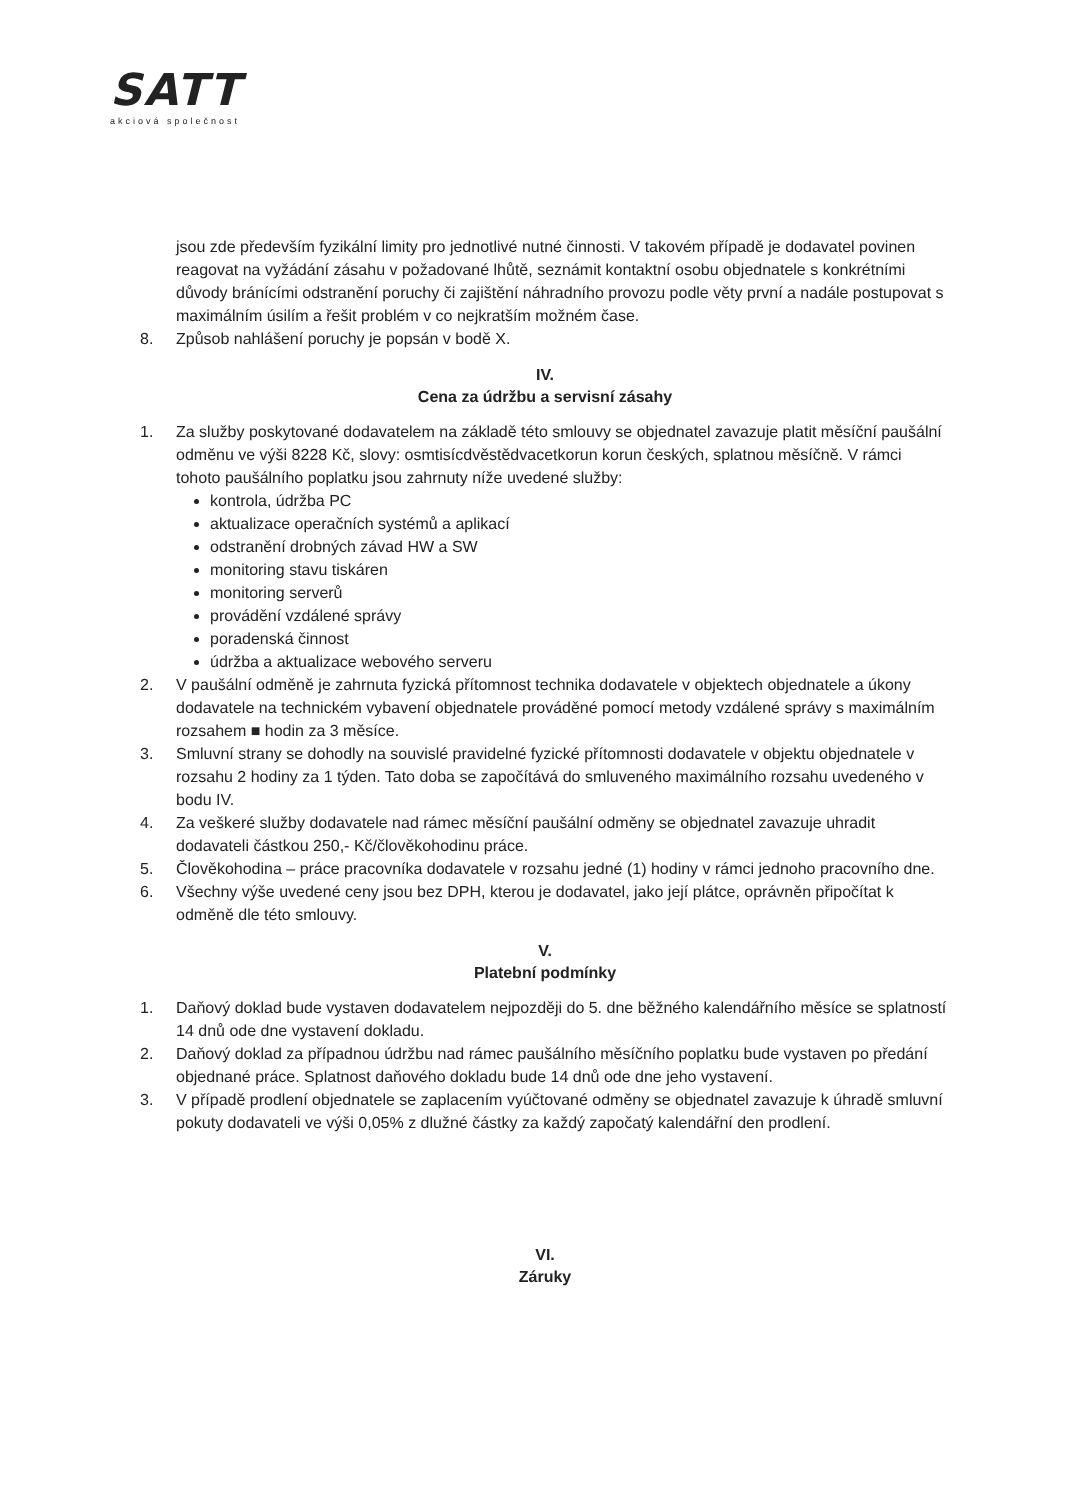SATT
akciová společnost
jsou zde především fyzikální limity pro jednotlivé nutné činnosti. V takovém případě je dodavatel povinen reagovat na vyžádání zásahu v požadované lhůtě, seznámit kontaktní osobu objednatele s konkrétními důvody bránícími odstranění poruchy či zajištění náhradního provozu podle věty první a nadále postupovat s maximálním úsilím a řešit problém v co nejkratším možném čase.
8. Způsob nahlášení poruchy je popsán v bodě X.
IV.
Cena za údržbu a servisní zásahy
1. Za služby poskytované dodavatelem na základě této smlouvy se objednatel zavazuje platit měsíční paušální odměnu ve výši 8228 Kč, slovy: osmtisícdvěstědvacetkorun korun českých, splatnou měsíčně. V rámci tohoto paušálního poplatku jsou zahrnuty níže uvedené služby:
kontrola, údržba PC
aktualizace operačních systémů a aplikací
odstranění drobných závad HW a SW
monitoring stavu tiskáren
monitoring serverů
provádění vzdálené správy
poradenská činnost
údržba a aktualizace webového serveru
2. V paušální odměně je zahrnuta fyzická přítomnost technika dodavatele v objektech objednatele a úkony dodavatele na technickém vybavení objednatele prováděné pomocí metody vzdálené správy s maximálním rozsahem ■ hodin za 3 měsíce.
3. Smluvní strany se dohodly na souvislé pravidelné fyzické přítomnosti dodavatele v objektu objednatele v rozsahu 2 hodiny za 1 týden. Tato doba se započítává do smluveného maximálního rozsahu uvedeného v bodu IV.
4. Za veškeré služby dodavatele nad rámec měsíční paušální odměny se objednatel zavazuje uhradit dodavateli částkou 250,- Kč/člověkohodinu práce.
5. Člověkohodina – práce pracovníka dodavatele v rozsahu jedné (1) hodiny v rámci jednoho pracovního dne.
6. Všechny výše uvedené ceny jsou bez DPH, kterou je dodavatel, jako její plátce, oprávněn připočítat k odměně dle této smlouvy.
V.
Platební podmínky
1. Daňový doklad bude vystaven dodavatelem nejpozději do 5. dne běžného kalendářního měsíce se splatností 14 dnů ode dne vystavení dokladu.
2. Daňový doklad za případnou údržbu nad rámec paušálního měsíčního poplatku bude vystaven po předání objednané práce. Splatnost daňového dokladu bude 14 dnů ode dne jeho vystavení.
3. V případě prodlení objednatele se zaplacením vyúčtované odměny se objednatel zavazuje k úhradě smluvní pokuty dodavateli ve výši 0,05% z dlužné částky za každý započatý kalendářní den prodlení.
VI.
Záruky